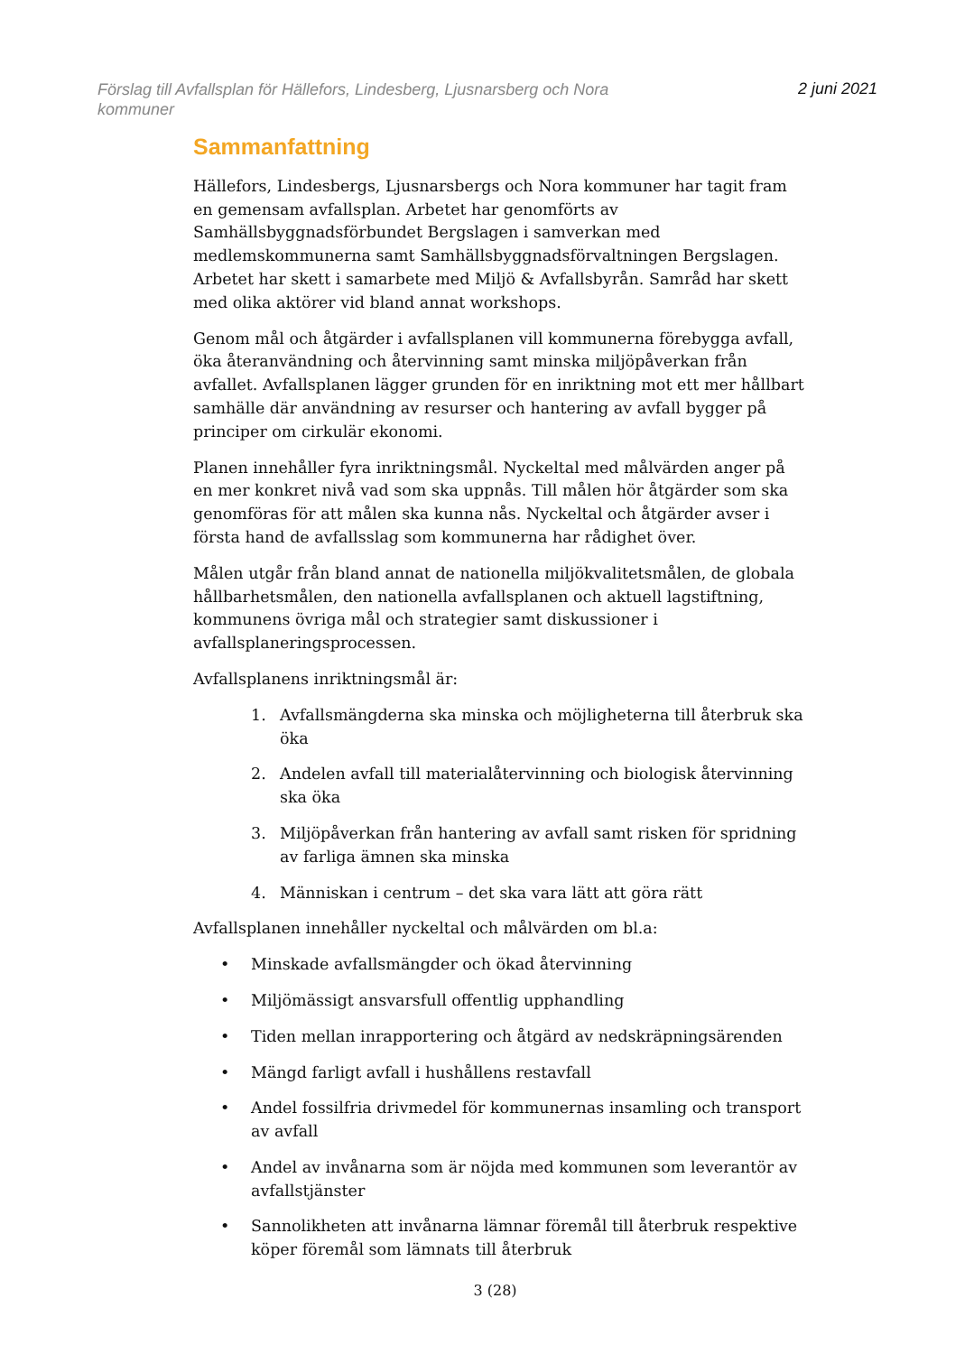Förslag till Avfallsplan för Hällefors, Lindesberg, Ljusnarsberg och Nora kommuner
2 juni 2021
Sammanfattning
Hällefors, Lindesbergs, Ljusnarsbergs och Nora kommuner har tagit fram en gemensam avfallsplan. Arbetet har genomförts av Samhällsbyggnadsförbundet Bergslagen i samverkan med medlemskommunerna samt Samhällsbyggnadsförvaltningen Bergslagen. Arbetet har skett i samarbete med Miljö & Avfallsbyrån. Samråd har skett med olika aktörer vid bland annat workshops.
Genom mål och åtgärder i avfallsplanen vill kommunerna förebygga avfall, öka återanvändning och återvinning samt minska miljöpåverkan från avfallet. Avfallsplanen lägger grunden för en inriktning mot ett mer hållbart samhälle där användning av resurser och hantering av avfall bygger på principer om cirkulär ekonomi.
Planen innehåller fyra inriktningsmål. Nyckeltal med målvärden anger på en mer konkret nivå vad som ska uppnås. Till målen hör åtgärder som ska genomföras för att målen ska kunna nås. Nyckeltal och åtgärder avser i första hand de avfallsslag som kommunerna har rådighet över.
Målen utgår från bland annat de nationella miljökvalitetsmålen, de globala hållbarhetsmålen, den nationella avfallsplanen och aktuell lagstiftning, kommunens övriga mål och strategier samt diskussioner i avfallsplaneringsprocessen.
Avfallsplanens inriktningsmål är:
1. Avfallsmängderna ska minska och möjligheterna till återbruk ska öka
2. Andelen avfall till materialåtervinning och biologisk återvinning ska öka
3. Miljöpåverkan från hantering av avfall samt risken för spridning av farliga ämnen ska minska
4. Människan i centrum – det ska vara lätt att göra rätt
Avfallsplanen innehåller nyckeltal och målvärden om bl.a:
• Minskade avfallsmängder och ökad återvinning
• Miljömässigt ansvarsfull offentlig upphandling
• Tiden mellan inrapportering och åtgärd av nedskräpningsärenden
• Mängd farligt avfall i hushållens restavfall
• Andel fossilfria drivmedel för kommunernas insamling och transport av avfall
• Andel av invånarna som är nöjda med kommunen som leverantör av avfallstjänster
• Sannolikheten att invånarna lämnar föremål till återbruk respektive köper föremål som lämnats till återbruk
3 (28)